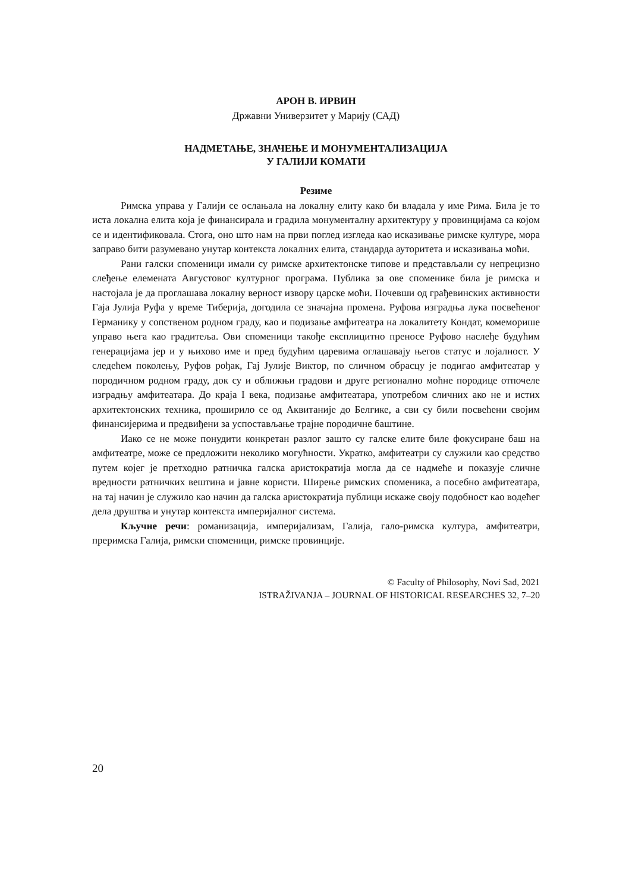АРОН В. ИРВИН
Државни Универзитет у Марију (САД)
НАДМЕТАЊЕ, ЗНАЧЕЊЕ И МОНУМЕНТАЛИЗАЦИЈА
У ГАЛИЈИ КОМАТИ
Резиме
Римска управа у Галији се ослањала на локалну елиту како би владала у име Рима. Била је то иста локална елита која је финансирала и градила монументалну архитектуру у провинцијама са којом се и идентификовала. Стога, оно што нам на први поглед изгледа као исказивање римске културе, мора заправо бити разумевано унутар контекста локалних елита, стандарда ауторитета и исказивања моћи.
Рани галски споменици имали су римске архитектонске типове и представљали су непрецизно слеђење елемената Августовог културног програма. Публика за ове споменике била је римска и настојала је да проглашава локалну верност извору царске моћи. Почевши од грађевинских активности Гаја Јулија Руфа у време Тиберија, догодила се значајна промена. Руфова изградња лука посвећеног Германику у сопственом родном граду, као и подизање амфитеатра на локалитету Кондат, комеморише управо њега као градитеља. Ови споменици такође експлицитно преносе Руфово наслеђе будућим генерацијама јер и у њихово име и пред будућим царевима оглашавају његов статус и лојалност. У следећем поколењу, Руфов рођак, Гај Јулије Виктор, по сличном обрасцу је подигао амфитеатар у породичном родном граду, док су и оближњи градови и друге регионално моћне породице отпочеле изградњу амфитеатара. До краја I века, подизање амфитеатара, употребом сличних ако не и истих архитектонских техника, проширило се од Аквитаније до Белгике, а сви су били посвећени својим финансијерима и предвиђени за успостављање трајне породичне баштине.
Иако се не може понудити конкретан разлог зашто су галске елите биле фокусиране баш на амфитеатре, може се предложити неколико могућности. Укратко, амфитеатри су служили као средство путем којег је претходно ратничка галска аристократија могла да се надмеће и показује сличне вредности ратничких вештина и јавне користи. Ширење римских споменика, а посебно амфитеатара, на тај начин је служило као начин да галска аристократија публици искаже своју подобност као водећег дела друштва и унутар контекста империјалног система.
Кључне речи: романизација, империјализам, Галија, гало-римска култура, амфитеатри, преримска Галија, римски споменици, римске провинције.
© Faculty of Philosophy, Novi Sad, 2021
ISTRAŽIVANJA – JOURNAL OF HISTORICAL RESEARCHES 32, 7–20
20